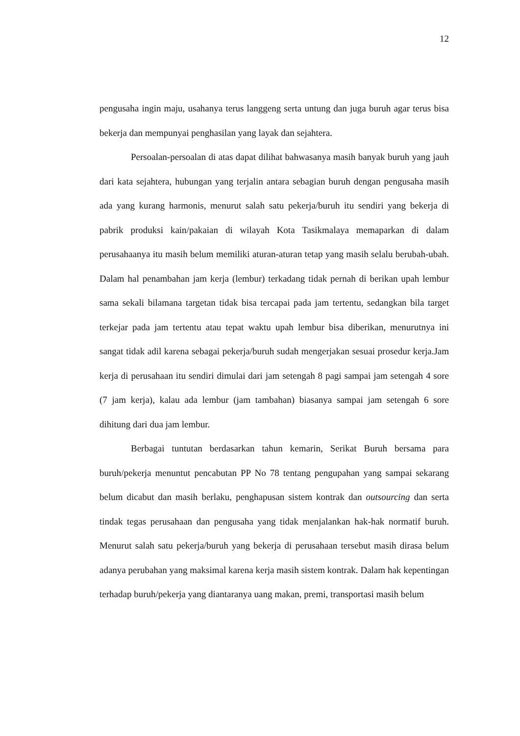12
pengusaha ingin maju, usahanya terus langgeng serta untung dan juga buruh agar terus bisa bekerja dan mempunyai penghasilan yang layak dan sejahtera.
Persoalan-persoalan di atas dapat dilihat bahwasanya masih banyak buruh yang jauh dari kata sejahtera, hubungan yang terjalin antara sebagian buruh dengan pengusaha masih ada yang kurang harmonis, menurut salah satu pekerja/buruh itu sendiri yang bekerja di pabrik produksi kain/pakaian di wilayah Kota Tasikmalaya memaparkan di dalam perusahaanya itu masih belum memiliki aturan-aturan tetap yang masih selalu berubah-ubah. Dalam hal penambahan jam kerja (lembur) terkadang tidak pernah di berikan upah lembur sama sekali bilamana targetan tidak bisa tercapai pada jam tertentu, sedangkan bila target terkejar pada jam tertentu atau tepat waktu upah lembur bisa diberikan, menurutnya ini sangat tidak adil karena sebagai pekerja/buruh sudah mengerjakan sesuai prosedur kerja.Jam kerja di perusahaan itu sendiri dimulai dari jam setengah 8 pagi sampai jam setengah 4 sore (7 jam kerja), kalau ada lembur (jam tambahan) biasanya sampai jam setengah 6 sore dihitung dari dua jam lembur.
Berbagai tuntutan berdasarkan tahun kemarin, Serikat Buruh bersama para buruh/pekerja menuntut pencabutan PP No 78 tentang pengupahan yang sampai sekarang belum dicabut dan masih berlaku, penghapusan sistem kontrak dan outsourcing dan serta tindak tegas perusahaan dan pengusaha yang tidak menjalankan hak-hak normatif buruh. Menurut salah satu pekerja/buruh yang bekerja di perusahaan tersebut masih dirasa belum adanya perubahan yang maksimal karena kerja masih sistem kontrak. Dalam hak kepentingan terhadap buruh/pekerja yang diantaranya uang makan, premi, transportasi masih belum